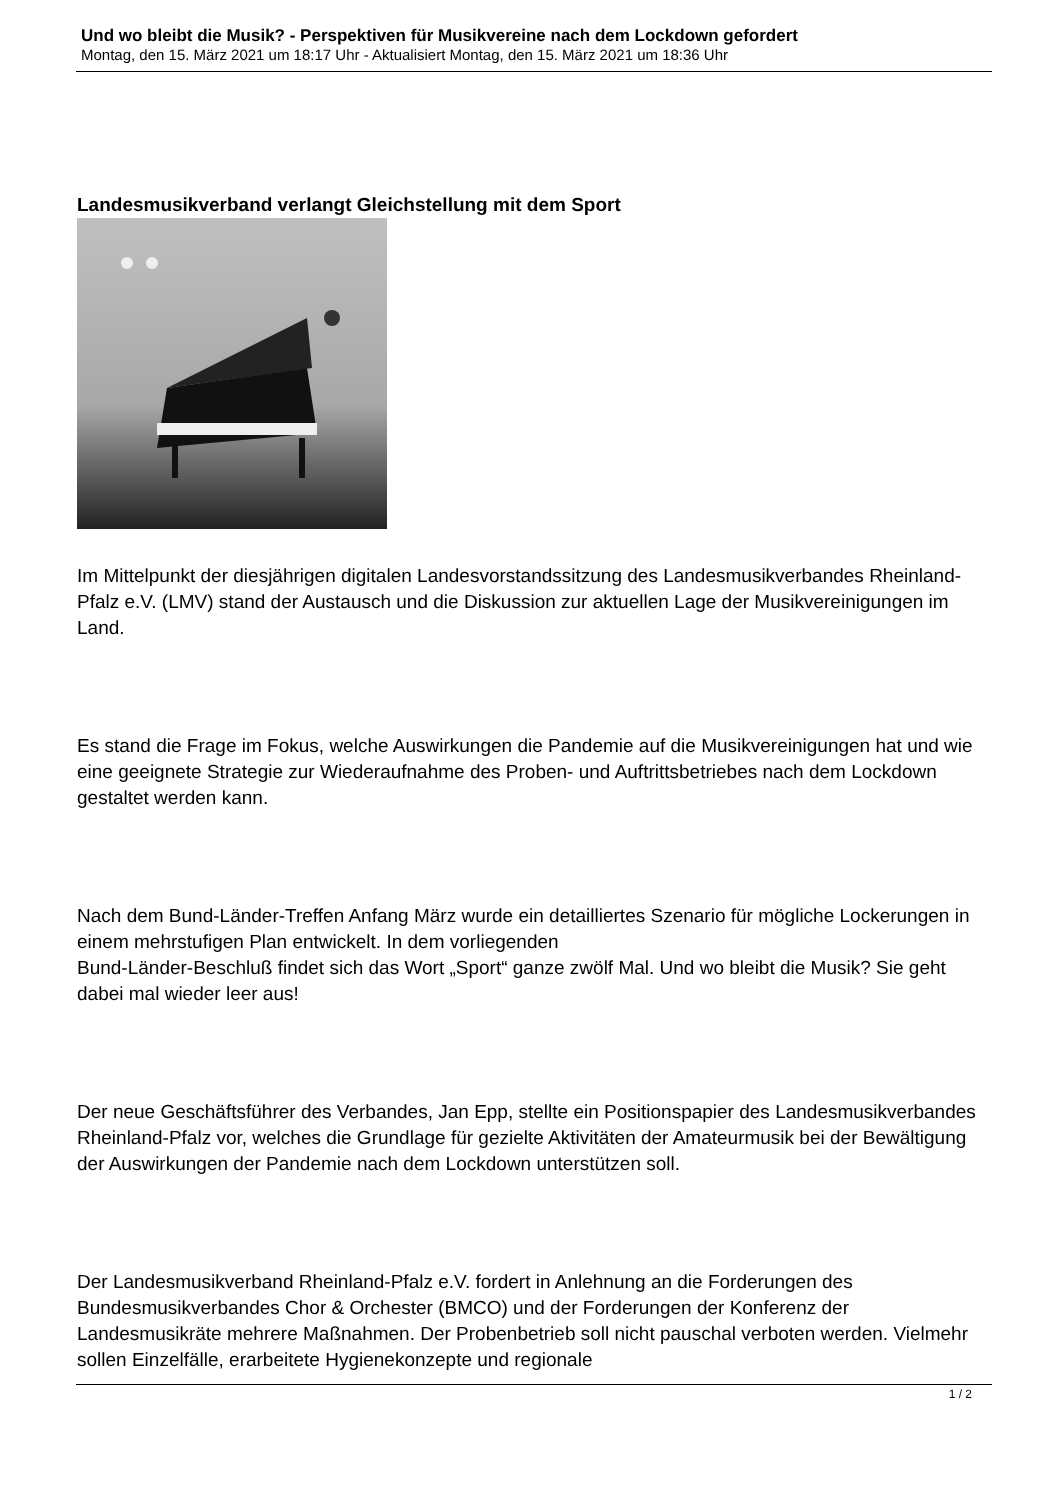Und wo bleibt die Musik? - Perspektiven für Musikvereine nach dem Lockdown gefordert
Montag, den 15. März 2021 um 18:17 Uhr - Aktualisiert Montag, den 15. März 2021 um 18:36 Uhr
Landesmusikverband verlangt Gleichstellung mit dem Sport
Im Mittelpunkt der diesjährigen digitalen Landesvorstandssitzung des Landesmusikverbandes Rheinland-Pfalz e.V. (LMV) stand der Austausch und die Diskussion zur aktuellen Lage der Musikvereinigungen im Land.
Es stand die Frage im Fokus, welche Auswirkungen die Pandemie auf die Musikvereinigungen hat und wie eine geeignete Strategie zur Wiederaufnahme des Proben- und Auftrittsbetriebes nach dem Lockdown gestaltet werden kann.
Nach dem Bund-Länder-Treffen Anfang März wurde ein detailliertes Szenario für mögliche Lockerungen in einem mehrstufigen Plan entwickelt. In dem vorliegenden
Bund-Länder-Beschluß findet sich das Wort „Sport“ ganze zwölf Mal. Und wo bleibt die Musik? Sie geht dabei mal wieder leer aus!
Der neue Geschäftsführer des Verbandes, Jan Epp, stellte ein Positionspapier des Landesmusikverbandes Rheinland-Pfalz vor, welches die Grundlage für gezielte Aktivitäten der Amateurmusik bei der Bewältigung der Auswirkungen der Pandemie nach dem Lockdown unterstützen soll.
Der Landesmusikverband Rheinland-Pfalz e.V. fordert in Anlehnung an die Forderungen des Bundesmusikverbandes Chor & Orchester (BMCO) und der Forderungen der Konferenz der Landesmusikräte mehrere Maßnahmen. Der Probenbetrieb soll nicht pauschal verboten werden. Vielmehr sollen Einzelfälle, erarbeitete Hygienekonzepte und regionale
1 / 2